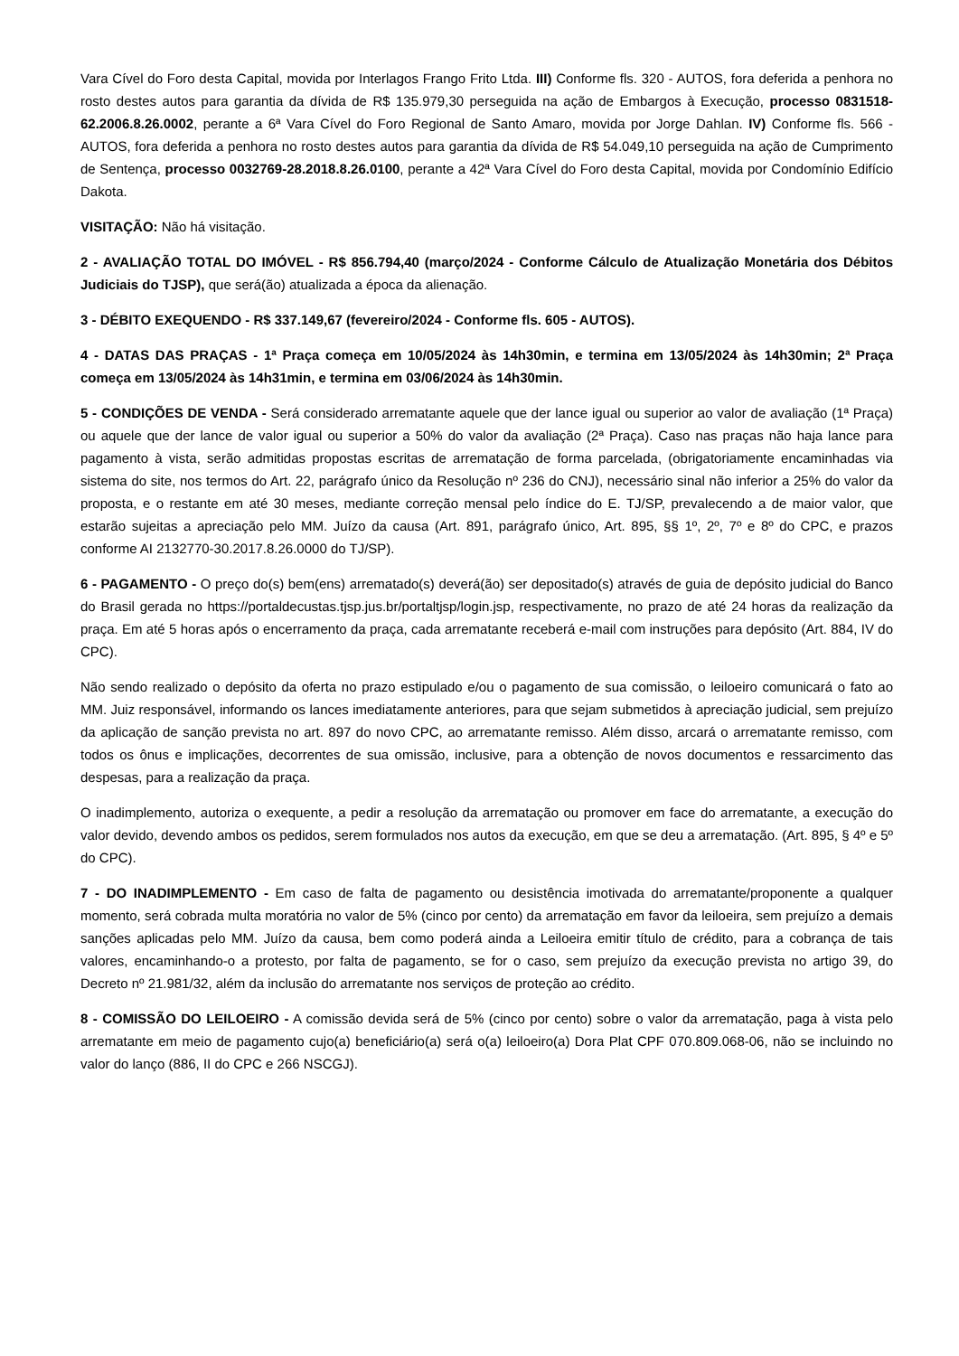Vara Cível do Foro desta Capital, movida por Interlagos Frango Frito Ltda. III) Conforme fls. 320 - AUTOS, fora deferida a penhora no rosto destes autos para garantia da dívida de R$ 135.979,30 perseguida na ação de Embargos à Execução, processo 0831518-62.2006.8.26.0002, perante a 6ª Vara Cível do Foro Regional de Santo Amaro, movida por Jorge Dahlan. IV) Conforme fls. 566 - AUTOS, fora deferida a penhora no rosto destes autos para garantia da dívida de R$ 54.049,10 perseguida na ação de Cumprimento de Sentença, processo 0032769-28.2018.8.26.0100, perante a 42ª Vara Cível do Foro desta Capital, movida por Condomínio Edifício Dakota.
VISITAÇÃO: Não há visitação.
2 - AVALIAÇÃO TOTAL DO IMÓVEL - R$ 856.794,40 (março/2024 - Conforme Cálculo de Atualização Monetária dos Débitos Judiciais do TJSP), que será(ão) atualizada a época da alienação.
3 - DÉBITO EXEQUENDO - R$ 337.149,67 (fevereiro/2024 - Conforme fls. 605 - AUTOS).
4 - DATAS DAS PRAÇAS - 1ª Praça começa em 10/05/2024 às 14h30min, e termina em 13/05/2024 às 14h30min; 2ª Praça começa em 13/05/2024 às 14h31min, e termina em 03/06/2024 às 14h30min.
5 - CONDIÇÕES DE VENDA - Será considerado arrematante aquele que der lance igual ou superior ao valor de avaliação (1ª Praça) ou aquele que der lance de valor igual ou superior a 50% do valor da avaliação (2ª Praça). Caso nas praças não haja lance para pagamento à vista, serão admitidas propostas escritas de arrematação de forma parcelada, (obrigatoriamente encaminhadas via sistema do site, nos termos do Art. 22, parágrafo único da Resolução nº 236 do CNJ), necessário sinal não inferior a 25% do valor da proposta, e o restante em até 30 meses, mediante correção mensal pelo índice do E. TJ/SP, prevalecendo a de maior valor, que estarão sujeitas a apreciação pelo MM. Juízo da causa (Art. 891, parágrafo único, Art. 895, §§ 1º, 2º, 7º e 8º do CPC, e prazos conforme AI 2132770-30.2017.8.26.0000 do TJ/SP).
6 - PAGAMENTO - O preço do(s) bem(ens) arrematado(s) deverá(ão) ser depositado(s) através de guia de depósito judicial do Banco do Brasil gerada no https://portaldecustas.tjsp.jus.br/portaltjsp/login.jsp, respectivamente, no prazo de até 24 horas da realização da praça. Em até 5 horas após o encerramento da praça, cada arrematante receberá e-mail com instruções para depósito (Art. 884, IV do CPC).
Não sendo realizado o depósito da oferta no prazo estipulado e/ou o pagamento de sua comissão, o leiloeiro comunicará o fato ao MM. Juiz responsável, informando os lances imediatamente anteriores, para que sejam submetidos à apreciação judicial, sem prejuízo da aplicação de sanção prevista no art. 897 do novo CPC, ao arrematante remisso. Além disso, arcará o arrematante remisso, com todos os ônus e implicações, decorrentes de sua omissão, inclusive, para a obtenção de novos documentos e ressarcimento das despesas, para a realização da praça.
O inadimplemento, autoriza o exequente, a pedir a resolução da arrematação ou promover em face do arrematante, a execução do valor devido, devendo ambos os pedidos, serem formulados nos autos da execução, em que se deu a arrematação. (Art. 895, § 4º e 5º do CPC).
7 - DO INADIMPLEMENTO - Em caso de falta de pagamento ou desistência imotivada do arrematante/proponente a qualquer momento, será cobrada multa moratória no valor de 5% (cinco por cento) da arrematação em favor da leiloeira, sem prejuízo a demais sanções aplicadas pelo MM. Juízo da causa, bem como poderá ainda a Leiloeira emitir título de crédito, para a cobrança de tais valores, encaminhando-o a protesto, por falta de pagamento, se for o caso, sem prejuízo da execução prevista no artigo 39, do Decreto nº 21.981/32, além da inclusão do arrematante nos serviços de proteção ao crédito.
8 - COMISSÃO DO LEILOEIRO - A comissão devida será de 5% (cinco por cento) sobre o valor da arrematação, paga à vista pelo arrematante em meio de pagamento cujo(a) beneficiário(a) será o(a) leiloeiro(a) Dora Plat CPF 070.809.068-06, não se incluindo no valor do lanço (886, II do CPC e 266 NSCGJ).